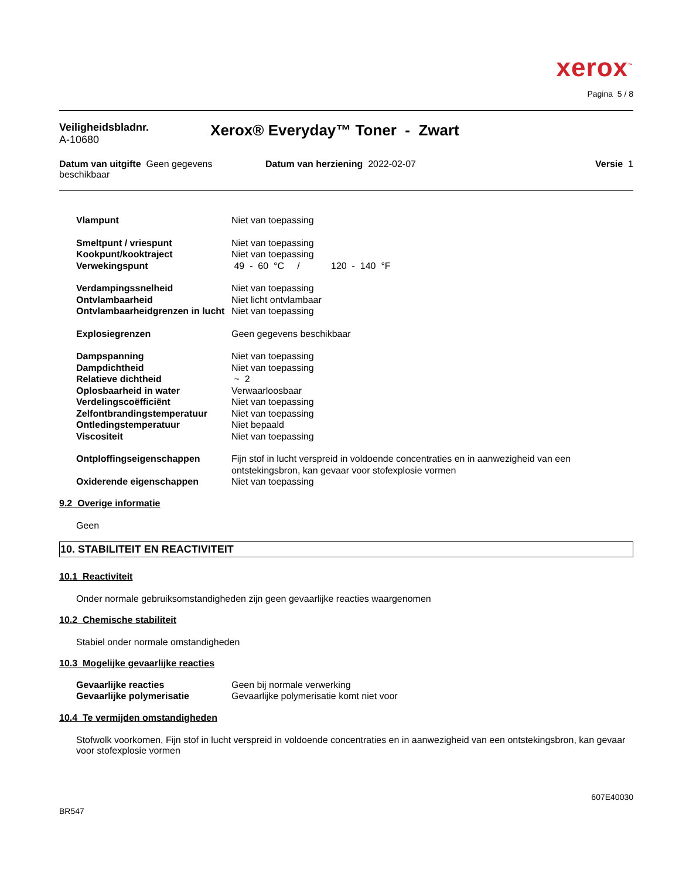xerox<sup>™</sup>
Pagina 5 / 8
Veiligheidsbladnr.
A-10680
Xerox® Everyday™ Toner - Zwart
Datum van uitgifte Geen gegevens beschikbaar
Datum van herziening 2022-02-07
Versie 1
| Vlampunt | Niet van toepassing |
| Smeltpunt / vriespunt | Niet van toepassing |
| Kookpunt/kooktraject | Niet van toepassing |
| Verwekingspunt | 49 - 60 °C / 120 - 140 °F |
| Verdampingssnelheid | Niet van toepassing |
| Ontvlambaarheid | Niet licht ontvlambaar |
| Ontvlambaarheidgrenzen in lucht | Niet van toepassing |
| Explosiegrenzen | Geen gegevens beschikbaar |
| Dampspanning | Niet van toepassing |
| Dampdichtheid | Niet van toepassing |
| Relatieve dichtheid | ~ 2 |
| Oplosbaarheid in water | Verwaarloosbaar |
| Verdelingscoëfficiënt | Niet van toepassing |
| Zelfontbrandingstemperatuur | Niet van toepassing |
| Ontledingstemperatuur | Niet bepaald |
| Viscositeit | Niet van toepassing |
| Ontploffingseigenschappen | Fijn stof in lucht verspreid in voldoende concentraties en in aanwezigheid van een ontstekingsbron, kan gevaar voor stofexplosie vormen |
| Oxiderende eigenschappen | Niet van toepassing |
9.2 Overige informatie
Geen
10. STABILITEIT EN REACTIVITEIT
10.1 Reactiviteit
Onder normale gebruiksomstandigheden zijn geen gevaarlijke reacties waargenomen
10.2 Chemische stabiliteit
Stabiel onder normale omstandigheden
10.3 Mogelijke gevaarlijke reacties
| Gevaarlijke reacties | Geen bij normale verwerking |
| Gevaarlijke polymerisatie | Gevaarlijke polymerisatie komt niet voor |
10.4 Te vermijden omstandigheden
Stofwolk voorkomen, Fijn stof in lucht verspreid in voldoende concentraties en in aanwezigheid van een ontstekingsbron, kan gevaar voor stofexplosie vormen
607E40030
BR547